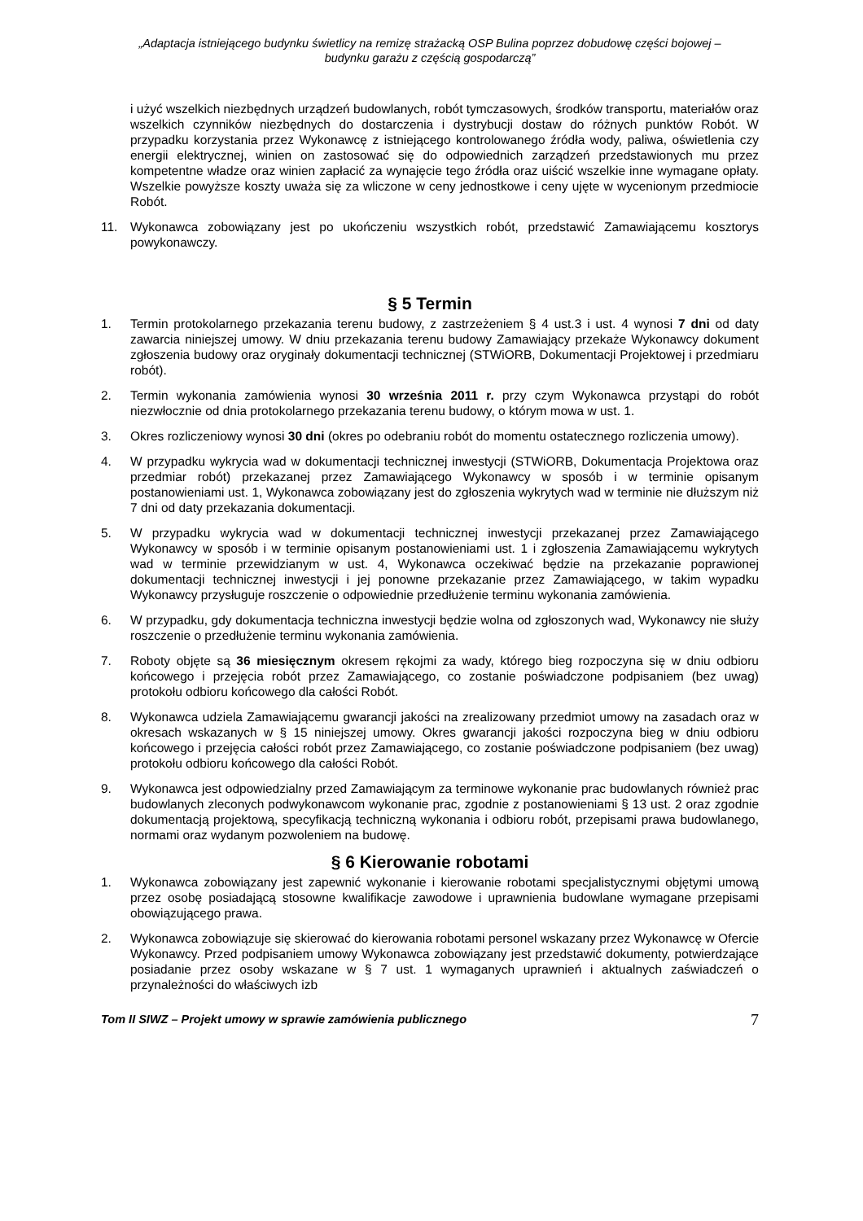„Adaptacja istniejącego budynku świetlicy na remizę strażacką OSP Bulina poprzez dobudowę części bojowej –
budynku garażu z częścią gospodarczą”
i użyć wszelkich niezbędnych urządzeń budowlanych, robót tymczasowych, środków transportu, materiałów oraz wszelkich czynników niezbędnych do dostarczenia i dystrybucji dostaw do różnych punktów Robót. W przypadku korzystania przez Wykonawcę z istniejącego kontrolowanego źródła wody, paliwa, oświetlenia czy energii elektrycznej, winien on zastosować się do odpowiednich zarządzeń przedstawionych mu przez kompetentne władze oraz winien zapłacić za wynajęcie tego źródła oraz uiścić wszelkie inne wymagane opłaty. Wszelkie powyższe koszty uważa się za wliczone w ceny jednostkowe i ceny ujęte w wycenionym przedmiocie Robót.
11. Wykonawca zobowiązany jest po ukończeniu wszystkich robót, przedstawić Zamawiającemu kosztorys powykonawczy.
§ 5 Termin
1. Termin protokolarnego przekazania terenu budowy, z zastrzeżeniem § 4 ust.3 i ust. 4 wynosi 7 dni od daty zawarcia niniejszej umowy. W dniu przekazania terenu budowy Zamawiający przekaże Wykonawcy dokument zgłoszenia budowy oraz oryginały dokumentacji technicznej (STWiORB, Dokumentacji Projektowej i przedmiaru robót).
2. Termin wykonania zamówienia wynosi 30 września 2011 r. przy czym Wykonawca przystąpi do robót niezwłocznie od dnia protokolarnego przekazania terenu budowy, o którym mowa w ust. 1.
3. Okres rozliczeniowy wynosi 30 dni (okres po odebraniu robót do momentu ostatecznego rozliczenia umowy).
4. W przypadku wykrycia wad w dokumentacji technicznej inwestycji (STWiORB, Dokumentacja Projektowa oraz przedmiar robót) przekazanej przez Zamawiającego Wykonawcy w sposób i w terminie opisanym postanowieniami ust. 1, Wykonawca zobowiązany jest do zgłoszenia wykrytych wad w terminie nie dłuższym niż 7 dni od daty przekazania dokumentacji.
5. W przypadku wykrycia wad w dokumentacji technicznej inwestycji przekazanej przez Zamawiającego Wykonawcy w sposób i w terminie opisanym postanowieniami ust. 1 i zgłoszenia Zamawiającemu wykrytych wad w terminie przewidzianym w ust. 4, Wykonawca oczekiwać będzie na przekazanie poprawionej dokumentacji technicznej inwestycji i jej ponowne przekazanie przez Zamawiającego, w takim wypadku Wykonawcy przysługuje roszczenie o odpowiednie przedłużenie terminu wykonania zamówienia.
6. W przypadku, gdy dokumentacja techniczna inwestycji będzie wolna od zgłoszonych wad, Wykonawcy nie służy roszczenie o przedłużenie terminu wykonania zamówienia.
7. Roboty objęte są 36 miesięcznym okresem rękojmi za wady, którego bieg rozpoczyna się w dniu odbioru końcowego i przejęcia robót przez Zamawiającego, co zostanie poświadczone podpisaniem (bez uwag) protokołu odbioru końcowego dla całości Robót.
8. Wykonawca udziela Zamawiającemu gwarancji jakości na zrealizowany przedmiot umowy na zasadach oraz w okresach wskazanych w § 15 niniejszej umowy. Okres gwarancji jakości rozpoczyna bieg w dniu odbioru końcowego i przejęcia całości robót przez Zamawiającego, co zostanie poświadczone podpisaniem (bez uwag) protokołu odbioru końcowego dla całości Robót.
9. Wykonawca jest odpowiedzialny przed Zamawiającym za terminowe wykonanie prac budowlanych również prac budowlanych zleconych podwykonawcom wykonanie prac, zgodnie z postanowieniami § 13 ust. 2 oraz zgodnie dokumentacją projektową, specyfikacją techniczną wykonania i odbioru robót, przepisami prawa budowlanego, normami oraz wydanym pozwoleniem na budowę.
§ 6 Kierowanie robotami
1. Wykonawca zobowiązany jest zapewnić wykonanie i kierowanie robotami specjalistycznymi objętymi umową przez osobę posiadającą stosowne kwalifikacje zawodowe i uprawnienia budowlane wymagane przepisami obowiązującego prawa.
2. Wykonawca zobowiązuje się skierować do kierowania robotami personel wskazany przez Wykonawcę w Ofercie Wykonawcy. Przed podpisaniem umowy Wykonawca zobowiązany jest przedstawić dokumenty, potwierdzające posiadanie przez osoby wskazane w § 7 ust. 1 wymaganych uprawnień i aktualnych zaświadczeń o przynależności do właściwych izb
Tom II SIWZ – Projekt umowy w sprawie zamówienia publicznego 7